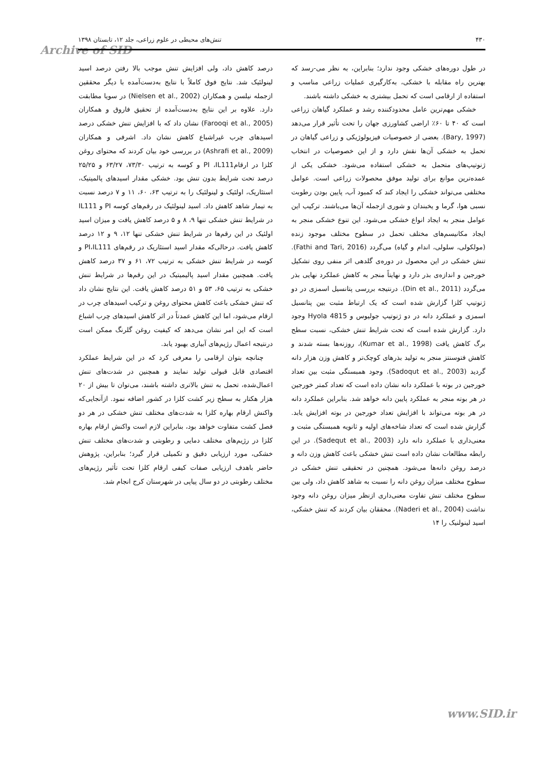۴۳۰ تنش‌های محیطی در علوم زراعی، جلد ۱۲، تابستان ۱۳۹۸
Archive of SID
در طول دوره‌های خشکی وجود ندارد؛ بنابراین، به نظر می-رسد که بهترین راه مقابله با خشکی، به‌کارگیری عملیات زراعی مناسب و استفاده از ارقامی است که تحمل بیشتری به خشکی داشته باشند.
خشکی مهم‌ترین عامل محدودکننده رشد و عملکرد گیاهان زراعی است که ۴۰ تا ۶۰٪ اراضی کشاورزی جهان را تحت تأثیر قرار می‌دهد (Bary, 1997). بعضی از خصوصیات فیزیولوژیکی و زراعی گیاهان در تحمل به خشکی آن‌ها نقش دارد و از این خصوصیات در انتخاب ژنوتیپ‌های متحمل به خشکی استفاده می‌شود. خشکی یکی از عمده‌ترین موانع برای تولید موفق محصولات زراعی است. عوامل مختلفی می‌تواند خشکی را ایجاد کند که کمبود آب، پایین بودن رطوبت نسبی هوا، گرما و یخبندان و شوری ازجمله آن‌ها می‌باشند. ترکیب این عوامل منجر به ایجاد انواع خشکی می‌شود. این تنوع خشکی منجر به ایجاد مکانیسم‌های مختلف تحمل در سطوح مختلف موجود زنده (مولکولی، سلولی، اندام و گیاه) می‌گردد (Fathi and Tari, 2016). تنش خشکی در این محصول در دوره‌ی گلدهی اثر منفی روی تشکیل خورجین و اندازه‌ی بذر دارد و نهایتاً منجر به کاهش عملکرد نهایی بذر می‌گردد (Din et al., 2011). درنتیجه بررسی پتانسیل اسمزی در دو ژنوتیپ کلزا گزارش شده است که یک ارتباط مثبت بین پتانسیل اسمزی و عملکرد دانه در دو ژنوتیپ جولیوس و Hyola 4815 وجود دارد. گزارش شده است که تحت شرایط تنش خشکی، نسبت سطح برگ کاهش یافت (Kumar et al., 1998)، روزنه‌ها بسته شدند و کاهش فتوسنتز منجر به تولید بذرهای کوچک‌تر و کاهش وزن هزار دانه گردید (Sadoqut et al., 2003). وجود همبستگی مثبت بین تعداد خورجین در بوته با عملکرد دانه نشان داده است که تعداد کمتر خورجین در هر بوته منجر به عملکرد پایین دانه خواهد شد. بنابراین عملکرد دانه در هر بوته می‌تواند با افزایش تعداد خورجین در بوته افزایش یابد. گزارش شده است که تعداد شاخه‌های اولیه و ثانویه همبستگی مثبت و معنی‌داری با عملکرد دانه دارد (Sadequt et al., 2003). در این رابطه مطالعات نشان داده است تنش خشکی باعث کاهش وزن دانه و درصد روغن دانه‌ها می‌شود. همچنین در تحقیقی تنش خشکی در سطوح مختلف میزان روغن دانه را نسبت به شاهد کاهش داد، ولی بین سطوح مختلف تنش تفاوت معنی‌داری ازنظر میزان روغن دانه وجود نداشت (Naderi et al., 2004). محققان بیان کردند که تنش خشکی، اسید لینولنیک را ۱۴
درصد کاهش داد، ولی افزایش تنش موجب بالا رفتن درصد اسید لینولئیک شد. نتایج فوق کاملاً با نتایج به‌دست‌آمده با دیگر محققین ازجمله نیلسن و همکاران (Nielsen et al., 2002) در سویا مطابقت دارد. علاوه بر این نتایج به‌دست‌آمده از تحقیق فاروق و همکاران (Farooqi et al., 2005) نشان داد که با افزایش تنش خشکی درصد اسیدهای چرب غیراشباع کاهش نشان داد. اشرفی و همکاران (Ashrafi et al., 2009) در بررسی خود بیان کردند که محتوای روغن کلزا در ارقامPI ،IL111 و کوسه به ترتیب ۷۳/۳۰، ۶۳/۲۷ و ۲۵/۲۵ درصد تحت شرایط بدون تنش بود. خشکی مقدار اسیدهای پالمیتیک، استئاریک، اولئیک و لینولئیک را به ترتیب ۶۳، ۶۰، ۱۱ و ۷ درصد نسبت به تیمار شاهد کاهش داد. اسید لینولئیک در رقم‌های کوسه PI و IL111 در شرایط تنش خشکی تنها ۹، ۸ و ۵ درصد کاهش یافت و میزان اسید اولئیک در این رقم‌ها در شرایط تنش خشکی تنها ۱۲، ۹ و ۱۲ درصد کاهش یافت. درحالی‌که مقدار اسید استئاریک در رقم‌های PI،IL111 و کوسه در شرایط تنش خشکی به ترتیب ۷۲، ۶۱ و ۳۷ درصد کاهش یافت. همچنین مقدار اسید پالیمیتیک در این رقم‌ها در شرایط تنش خشکی به ترتیب ۶۵، ۵۳ و ۵۱ درصد کاهش یافت. این نتایج نشان داد که تنش خشکی باعث کاهش محتوای روغن و ترکیب اسیدهای چرب در ارقام می‌شود، اما این کاهش عمدتاً در اثر کاهش اسیدهای چرب اشباع است که این امر نشان می‌دهد که کیفیت روغن گلرنگ ممکن است درنتیجه اعمال رژیم‌های آبیاری بهبود یابد.
چنانچه بتوان ارقامی را معرفی کرد که در این شرایط عملکرد اقتصادی قابل قبولی تولید نمایند و همچنین در شدت‌های تنش اعمال‌شده، تحمل به تنش بالاتری داشته باشند، می‌توان تا بیش از ۲۰ هزار هکتار به سطح زیر کشت کلزا در کشور اضافه نمود. ازآنجایی‌که واکنش ارقام بهاره کلزا به شدت‌های مختلف تنش خشکی در هر دو فصل کشت متفاوت خواهد بود، بنابراین لازم است واکنش ارقام بهاره کلزا در رژیم‌های مختلف دمایی و رطوبتی و شدت‌های مختلف تنش خشکی، مورد ارزیابی دقیق و تکمیلی قرار گیرد؛ بنابراین، پژوهش حاضر باهدف ارزیابی صفات کیفی ارقام کلزا تحت تأثیر رژیم‌های مختلف رطوبتی در دو سال پیاپی در شهرستان کرج انجام شد.
www.SID.ir